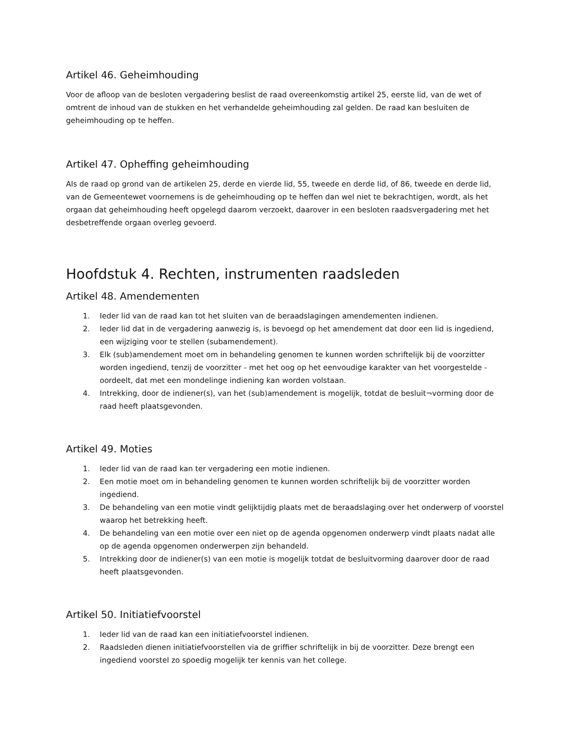Artikel 46. Geheimhouding
Voor de afloop van de besloten vergadering beslist de raad overeenkomstig artikel 25, eerste lid, van de wet of omtrent de inhoud van de stukken en het verhandelde geheimhouding zal gelden. De raad kan besluiten de geheimhouding op te heffen.
Artikel 47. Opheffing geheimhouding
Als de raad op grond van de artikelen 25, derde en vierde lid, 55, tweede en derde lid, of 86, tweede en derde lid, van de Gemeentewet voornemens is de geheimhouding op te heffen dan wel niet te bekrachtigen, wordt, als het orgaan dat geheimhouding heeft opgelegd daarom verzoekt, daarover in een besloten raadsvergadering met het desbetreffende orgaan overleg gevoerd.
Hoofdstuk 4. Rechten, instrumenten raadsleden
Artikel 48. Amendementen
1. Ieder lid van de raad kan tot het sluiten van de beraadslagingen amendementen indienen.
2. Ieder lid dat in de vergadering aanwezig is, is bevoegd op het amendement dat door een lid is ingediend, een wijziging voor te stellen (subamendement).
3. Elk (sub)amendement moet om in behandeling genomen te kunnen worden schriftelijk bij de voorzitter worden ingediend, tenzij de voorzitter - met het oog op het eenvoudige karakter van het voorgestelde - oordeelt, dat met een mondelinge indiening kan worden volstaan.
4. Intrekking, door de indiener(s), van het (sub)amendement is mogelijk, totdat de besluit¬vorming door de raad heeft plaatsgevonden.
Artikel 49. Moties
1. Ieder lid van de raad kan ter vergadering een motie indienen.
2. Een motie moet om in behandeling genomen te kunnen worden schriftelijk bij de voorzitter worden ingediend.
3. De behandeling van een motie vindt gelijktijdig plaats met de beraadslaging over het onderwerp of voorstel waarop het betrekking heeft.
4. De behandeling van een motie over een niet op de agenda opgenomen onderwerp vindt plaats nadat alle op de agenda opgenomen onderwerpen zijn behandeld.
5. Intrekking door de indiener(s) van een motie is mogelijk totdat de besluitvorming daarover door de raad heeft plaatsgevonden.
Artikel 50. Initiatiefvoorstel
1. Ieder lid van de raad kan een initiatiefvoorstel indienen.
2. Raadsleden dienen initiatiefvoorstellen via de griffier schriftelijk in bij de voorzitter. Deze brengt een ingediend voorstel zo spoedig mogelijk ter kennis van het college.